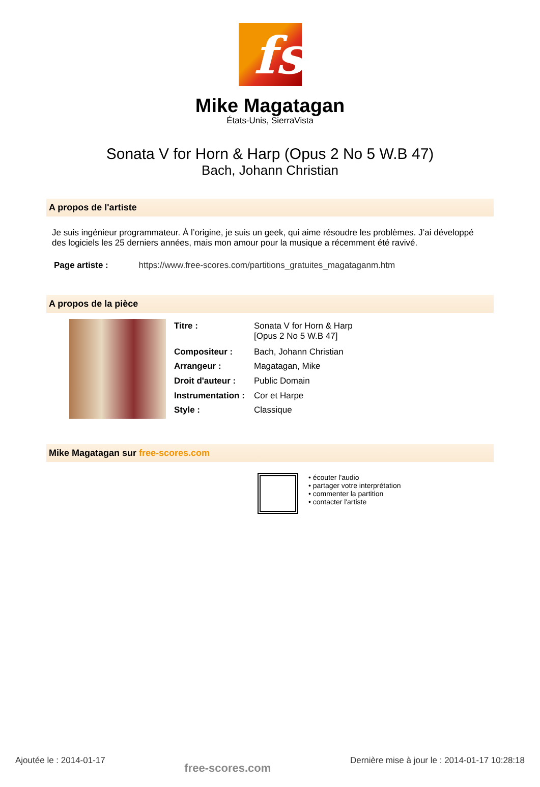fs
Mike Magatagan
États-Unis, SierraVista
Sonata V for Horn & Harp (Opus 2 No 5 W.B 47)
Bach, Johann Christian
A propos de l'artiste
Je suis ingénieur programmateur. À l’origine, je suis un geek, qui aime résoudre les problèmes. J’ai développé des logiciels les 25 derniers années, mais mon amour pour la musique a récemment été ravivé.
Page artiste : https://www.free-scores.com/partitions_gratuites_magataganm.htm
A propos de la pièce
| Titre : | Sonata V for Horn & Harp [Opus 2 No 5 W.B 47] |
| Compositeur : | Bach, Johann Christian |
| Arrangeur : | Magatagan, Mike |
| Droit d'auteur : | Public Domain |
| Instrumentation : | Cor et Harpe |
| Style : | Classique |
Mike Magatagan sur free-scores.com
• écouter l'audio
• partager votre interprétation
• commenter la partition
• contacter l'artiste
Ajoutée le : 2014-01-17 free-scores.com Dernière mise à jour le : 2014-01-17 10:28:18